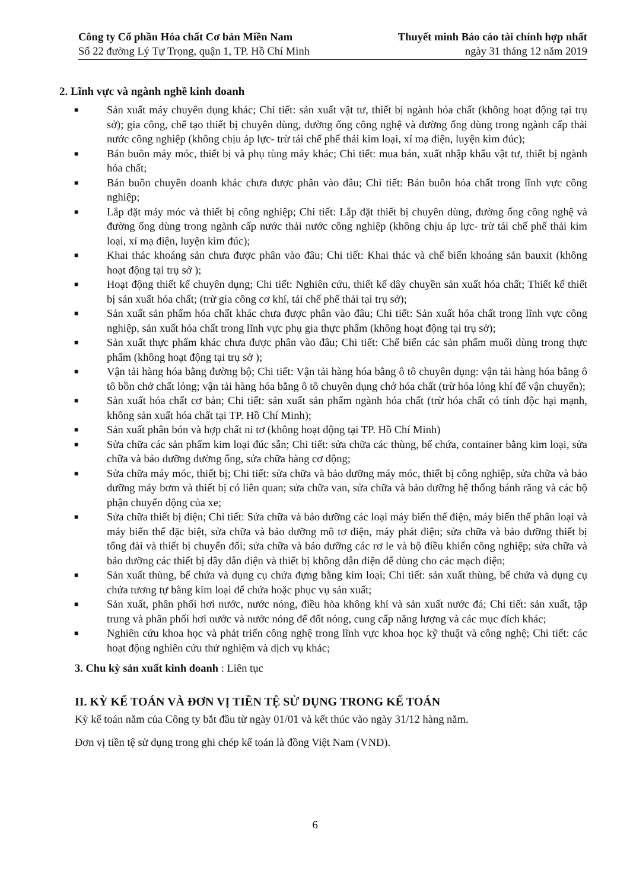Công ty Cổ phần Hóa chất Cơ bản Miền Nam
Số 22 đường Lý Tự Trọng, quận 1, TP. Hồ Chí Minh
Thuyết minh Báo cáo tài chính hợp nhất
ngày 31 tháng 12 năm 2019
2. Lĩnh vực và ngành nghề kinh doanh
■ Sản xuất máy chuyên dụng khác; Chi tiết: sản xuất vật tư, thiết bị ngành hóa chất (không hoạt động tại trụ sở); gia công, chế tạo thiết bị chuyên dùng, đường ống công nghệ và đường ống dùng trong ngành cấp thải nước công nghiệp (không chịu áp lực- trừ tái chế phế thải kim loại, xỉ mạ điện, luyện kim đúc);
■ Bán buôn máy móc, thiết bị và phụ tùng máy khác; Chi tiết: mua bán, xuất nhập khẩu vật tư, thiết bị ngành hóa chất;
■ Bán buôn chuyên doanh khác chưa được phân vào đâu; Chi tiết: Bán buôn hóa chất trong lĩnh vực công nghiệp;
■ Lắp đặt máy móc và thiết bị công nghiệp; Chi tiết: Lắp đặt thiết bị chuyên dùng, đường ống công nghệ và đường ống dùng trong ngành cấp nước thải nước công nghiệp (không chịu áp lực- trừ tái chế phế thải kim loại, xỉ mạ điện, luyện kim đúc);
■ Khai thác khoáng sản chưa được phân vào đâu; Chi tiết: Khai thác và chế biến khoáng sản bauxit (không hoạt động tại trụ sở );
■ Hoạt động thiết kế chuyên dụng; Chi tiết: Nghiên cứu, thiết kế dây chuyền sản xuất hóa chất; Thiết kế thiết bị sản xuất hóa chất; (trừ gia công cơ khí, tái chế phế thải tại trụ sở);
■ Sản xuất sản phẩm hóa chất khác chưa được phân vào đâu; Chi tiết: Sản xuất hóa chất trong lĩnh vực công nghiệp, sản xuất hóa chất trong lĩnh vực phụ gia thực phẩm (không hoạt động tại trụ sở);
■ Sản xuất thực phẩm khác chưa được phân vào đâu; Chi tiết: Chế biến các sản phẩm muối dùng trong thực phẩm (không hoạt động tại trụ sở );
■ Vận tải hàng hóa bằng đường bộ; Chi tiết: Vận tải hàng hóa bằng ô tô chuyên dụng: vận tải hàng hóa bằng ô tô bồn chở chất lỏng; vận tải hàng hóa bằng ô tô chuyên dụng chở hóa chất (trừ hóa lỏng khí để vận chuyển);
■ Sản xuất hóa chất cơ bản; Chi tiết: sản xuất sản phẩm ngành hóa chất (trừ hóa chất có tính độc hại mạnh, không sản xuất hóa chất tại TP. Hồ Chí Minh);
■ Sản xuất phân bón và hợp chất ni tơ (không hoạt động tại TP. Hồ Chí Minh)
■ Sửa chữa các sản phẩm kim loại đúc sẵn; Chi tiết: sửa chữa các thùng, bể chứa, container bằng kim loại, sửa chữa và bảo dưỡng đường ống, sửa chữa hàng cơ động;
■ Sửa chữa máy móc, thiết bị; Chi tiết: sửa chữa và bảo dưỡng máy móc, thiết bị công nghiệp, sửa chữa và bảo dưỡng máy bơm và thiết bị có liên quan; sửa chữa van, sửa chữa và bảo dưỡng hệ thống bánh răng và các bộ phận chuyển động của xe;
■ Sửa chữa thiết bị điện; Chi tiết: Sửa chữa và bảo dưỡng các loại máy biến thế điện, máy biến thế phân loại và máy biến thế đặc biệt, sửa chữa và bảo dưỡng mô tơ điện, máy phát điện; sửa chữa và bảo dưỡng thiết bị tổng đài và thiết bị chuyển đổi; sửa chữa và bảo dưỡng các rơ le và bộ điều khiển công nghiệp; sửa chữa và bảo dưỡng các thiết bị dây dẫn điện và thiết bị không dẫn điện để dùng cho các mạch điện;
■ Sản xuất thùng, bể chứa và dụng cụ chứa đựng bằng kim loại; Chi tiết: sản xuất thùng, bể chứa và dụng cụ chứa tương tự bằng kim loại để chứa hoặc phục vụ sản xuất;
■ Sản xuất, phân phối hơi nước, nước nóng, điều hòa không khí và sản xuất nước đá; Chi tiết: sản xuất, tập trung và phân phối hơi nước và nước nóng để đốt nóng, cung cấp năng lượng và các mục đích khác;
■ Nghiên cứu khoa học và phát triển công nghệ trong lĩnh vực khoa học kỹ thuật và công nghệ; Chi tiết: các hoạt động nghiên cứu thử nghiệm và dịch vụ khác;
3. Chu kỳ sản xuất kinh doanh : Liên tục
II. KỲ KẾ TOÁN VÀ ĐƠN VỊ TIỀN TỆ SỬ DỤNG TRONG KẾ TOÁN
Kỳ kế toán năm của Công ty bắt đầu từ ngày 01/01 và kết thúc vào ngày 31/12 hàng năm.
Đơn vị tiền tệ sử dụng trong ghi chép kế toán là đồng Việt Nam (VND).
6